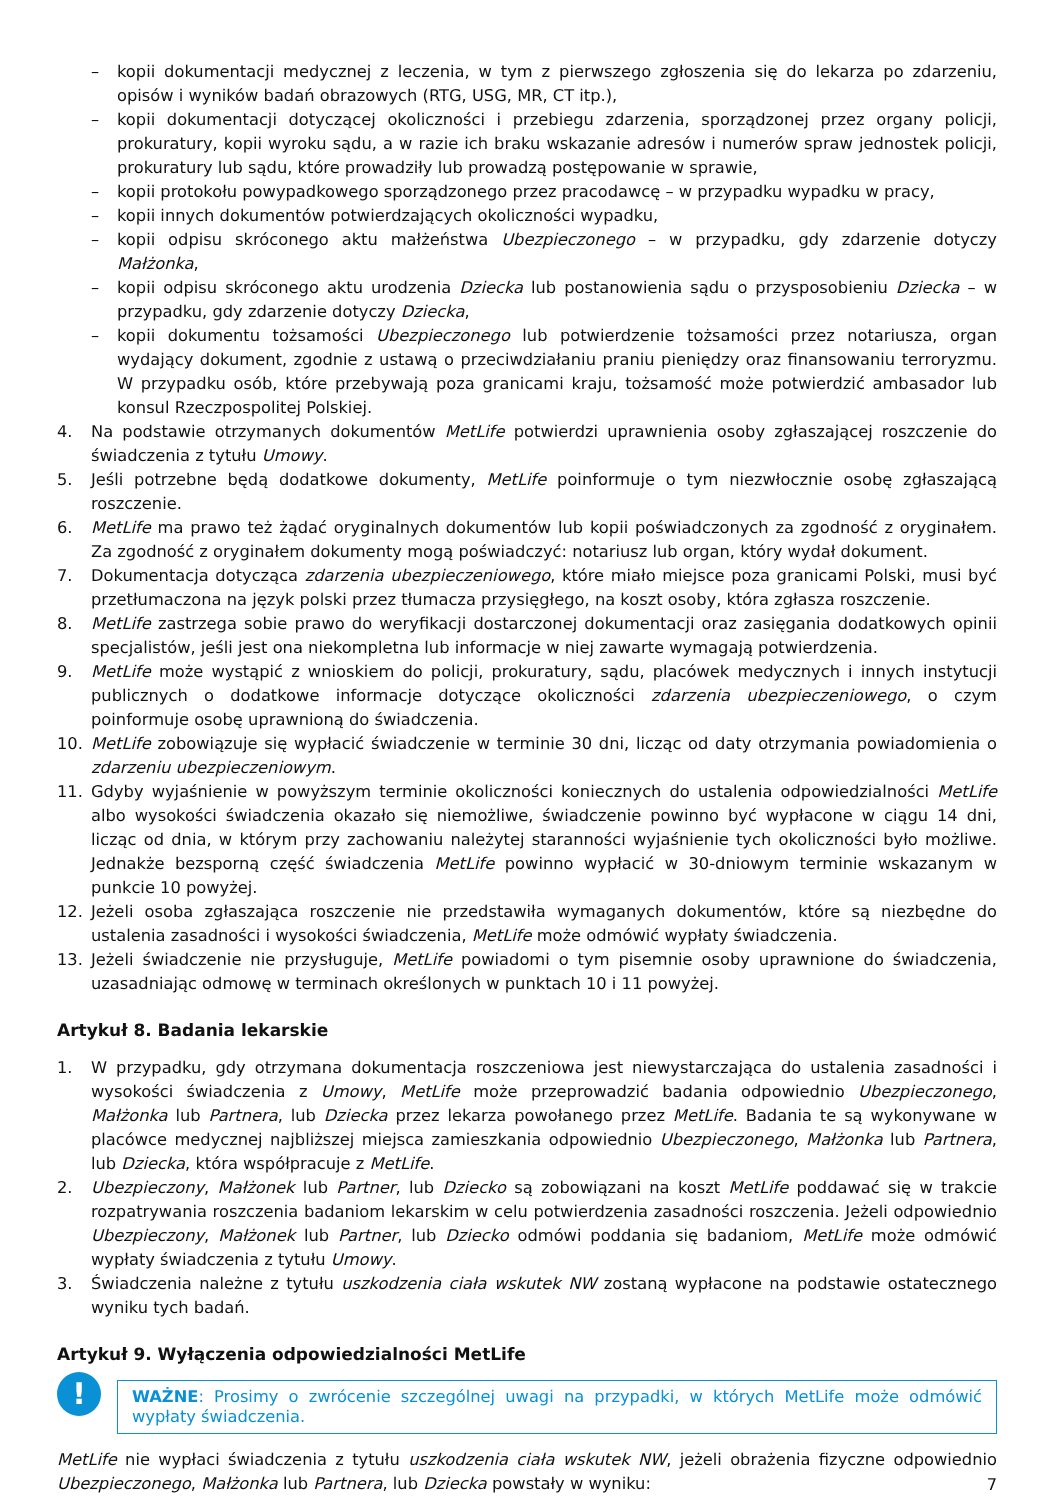– kopii dokumentacji medycznej z leczenia, w tym z pierwszego zgłoszenia się do lekarza po zdarzeniu, opisów i wyników badań obrazowych (RTG, USG, MR, CT itp.),
– kopii dokumentacji dotyczącej okoliczności i przebiegu zdarzenia, sporządzonej przez organy policji, prokuratury, kopii wyroku sądu, a w razie ich braku wskazanie adresów i numerów spraw jednostek policji, prokuratury lub sądu, które prowadziły lub prowadzą postępowanie w sprawie,
– kopii protokołu powypadkowego sporządzonego przez pracodawcę – w przypadku wypadku w pracy,
– kopii innych dokumentów potwierdzających okoliczności wypadku,
– kopii odpisu skróconego aktu małżeństwa Ubezpieczonego – w przypadku, gdy zdarzenie dotyczy Małżonka,
– kopii odpisu skróconego aktu urodzenia Dziecka lub postanowienia sądu o przysposobieniu Dziecka – w przypadku, gdy zdarzenie dotyczy Dziecka,
– kopii dokumentu tożsamości Ubezpieczonego lub potwierdzenie tożsamości przez notariusza, organ wydający dokument, zgodnie z ustawą o przeciwdziałaniu praniu pieniędzy oraz finansowaniu terroryzmu. W przypadku osób, które przebywają poza granicami kraju, tożsamość może potwierdzić ambasador lub konsul Rzeczpospolitej Polskiej.
4. Na podstawie otrzymanych dokumentów MetLife potwierdzi uprawnienia osoby zgłaszającej roszczenie do świadczenia z tytułu Umowy.
5. Jeśli potrzebne będą dodatkowe dokumenty, MetLife poinformuje o tym niezwłocznie osobę zgłaszającą roszczenie.
6. MetLife ma prawo też żądać oryginalnych dokumentów lub kopii poświadczonych za zgodność z oryginałem. Za zgodność z oryginałem dokumenty mogą poświadczyć: notariusz lub organ, który wydał dokument.
7. Dokumentacja dotycząca zdarzenia ubezpieczeniowego, które miało miejsce poza granicami Polski, musi być przetłumaczona na język polski przez tłumacza przysięgłego, na koszt osoby, która zgłasza roszczenie.
8. MetLife zastrzega sobie prawo do weryfikacji dostarczonej dokumentacji oraz zasięgania dodatkowych opinii specjalistów, jeśli jest ona niekompletna lub informacje w niej zawarte wymagają potwierdzenia.
9. MetLife może wystąpić z wnioskiem do policji, prokuratury, sądu, placówek medycznych i innych instytucji publicznych o dodatkowe informacje dotyczące okoliczności zdarzenia ubezpieczeniowego, o czym poinformuje osobę uprawnioną do świadczenia.
10. MetLife zobowiązuje się wypłacić świadczenie w terminie 30 dni, licząc od daty otrzymania powiadomienia o zdarzeniu ubezpieczeniowym.
11. Gdyby wyjaśnienie w powyższym terminie okoliczności koniecznych do ustalenia odpowiedzialności MetLife albo wysokości świadczenia okazało się niemożliwe, świadczenie powinno być wypłacone w ciągu 14 dni, licząc od dnia, w którym przy zachowaniu należytej staranności wyjaśnienie tych okoliczności było możliwe. Jednakże bezsporną część świadczenia MetLife powinno wypłacić w 30-dniowym terminie wskazanym w punkcie 10 powyżej.
12. Jeżeli osoba zgłaszająca roszczenie nie przedstawiła wymaganych dokumentów, które są niezbędne do ustalenia zasadności i wysokości świadczenia, MetLife może odmówić wypłaty świadczenia.
13. Jeżeli świadczenie nie przysługuje, MetLife powiadomi o tym pisemnie osoby uprawnione do świadczenia, uzasadniając odmowę w terminach określonych w punktach 10 i 11 powyżej.
Artykuł 8. Badania lekarskie
1. W przypadku, gdy otrzymana dokumentacja roszczeniowa jest niewystarczająca do ustalenia zasadności i wysokości świadczenia z Umowy, MetLife może przeprowadzić badania odpowiednio Ubezpieczonego, Małżonka lub Partnera, lub Dziecka przez lekarza powołanego przez MetLife. Badania te są wykonywane w placówce medycznej najbliższej miejsca zamieszkania odpowiednio Ubezpieczonego, Małżonka lub Partnera, lub Dziecka, która współpracuje z MetLife.
2. Ubezpieczony, Małżonek lub Partner, lub Dziecko są zobowiązani na koszt MetLife poddawać się w trakcie rozpatrywania roszczenia badaniom lekarskim w celu potwierdzenia zasadności roszczenia. Jeżeli odpowiednio Ubezpieczony, Małżonek lub Partner, lub Dziecko odmówi poddania się badaniom, MetLife może odmówić wypłaty świadczenia z tytułu Umowy.
3. Świadczenia należne z tytułu uszkodzenia ciała wskutek NW zostaną wypłacone na podstawie ostatecznego wyniku tych badań.
Artykuł 9. Wyłączenia odpowiedzialności MetLife
!
WAŻNE: Prosimy o zwrócenie szczególnej uwagi na przypadki, w których MetLife może odmówić wypłaty świadczenia.
MetLife nie wypłaci świadczenia z tytułu uszkodzenia ciała wskutek NW, jeżeli obrażenia fizyczne odpowiednio Ubezpieczonego, Małżonka lub Partnera, lub Dziecka powstały w wyniku:
7